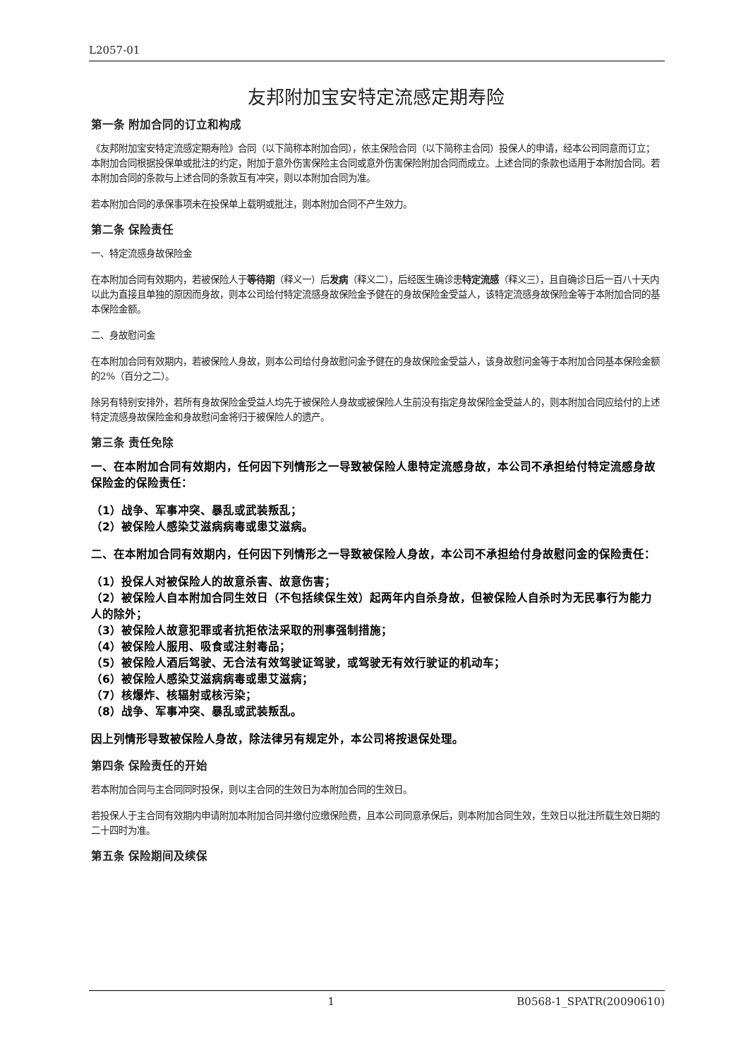L2057-01
友邦附加宝安特定流感定期寿险
第一条 附加合同的订立和构成
《友邦附加宝安特定流感定期寿险》合同（以下简称本附加合同），依主保险合同（以下简称主合同）投保人的申请，经本公司同意而订立；本附加合同根据投保单或批注的约定，附加于意外伤害保险主合同或意外伤害保险附加合同而成立。上述合同的条款也适用于本附加合同。若本附加合同的条款与上述合同的条款互有冲突，则以本附加合同为准。
若本附加合同的承保事项未在投保单上载明或批注，则本附加合同不产生效力。
第二条 保险责任
一、特定流感身故保险金
在本附加合同有效期内，若被保险人于等待期（释义一）后发病（释义二），后经医生确诊患特定流感（释义三），且自确诊日后一百八十天内以此为直接且单独的原因而身故，则本公司给付特定流感身故保险金予健在的身故保险金受益人，该特定流感身故保险金等于本附加合同的基本保险金额。
二、身故慰问金
在本附加合同有效期内，若被保险人身故，则本公司给付身故慰问金予健在的身故保险金受益人，该身故慰问金等于本附加合同基本保险金额的2%（百分之二）。
除另有特别安排外，若所有身故保险金受益人均先于被保险人身故或被保险人生前没有指定身故保险金受益人的，则本附加合同应给付的上述特定流感身故保险金和身故慰问金将归于被保险人的遗产。
第三条 责任免除
一、在本附加合同有效期内，任何因下列情形之一导致被保险人患特定流感身故，本公司不承担给付特定流感身故保险金的保险责任：
（1）战争、军事冲突、暴乱或武装叛乱；
（2）被保险人感染艾滋病病毒或患艾滋病。
二、在本附加合同有效期内，任何因下列情形之一导致被保险人身故，本公司不承担给付身故慰问金的保险责任：
（1）投保人对被保险人的故意杀害、故意伤害；
（2）被保险人自本附加合同生效日（不包括续保生效）起两年内自杀身故，但被保险人自杀时为无民事行为能力人的除外；
（3）被保险人故意犯罪或者抗拒依法采取的刑事强制措施；
（4）被保险人服用、吸食或注射毒品；
（5）被保险人酒后驾驶、无合法有效驾驶证驾驶，或驾驶无有效行驶证的机动车；
（6）被保险人感染艾滋病病毒或患艾滋病；
（7）核爆炸、核辐射或核污染；
（8）战争、军事冲突、暴乱或武装叛乱。
因上列情形导致被保险人身故，除法律另有规定外，本公司将按退保处理。
第四条 保险责任的开始
若本附加合同与主合同同时投保，则以主合同的生效日为本附加合同的生效日。
若投保人于主合同有效期内申请附加本附加合同并缴付应缴保险费，且本公司同意承保后，则本附加合同生效，生效日以批注所载生效日期的二十四时为准。
第五条 保险期间及续保
1 B0568-1_SPATR(20090610)